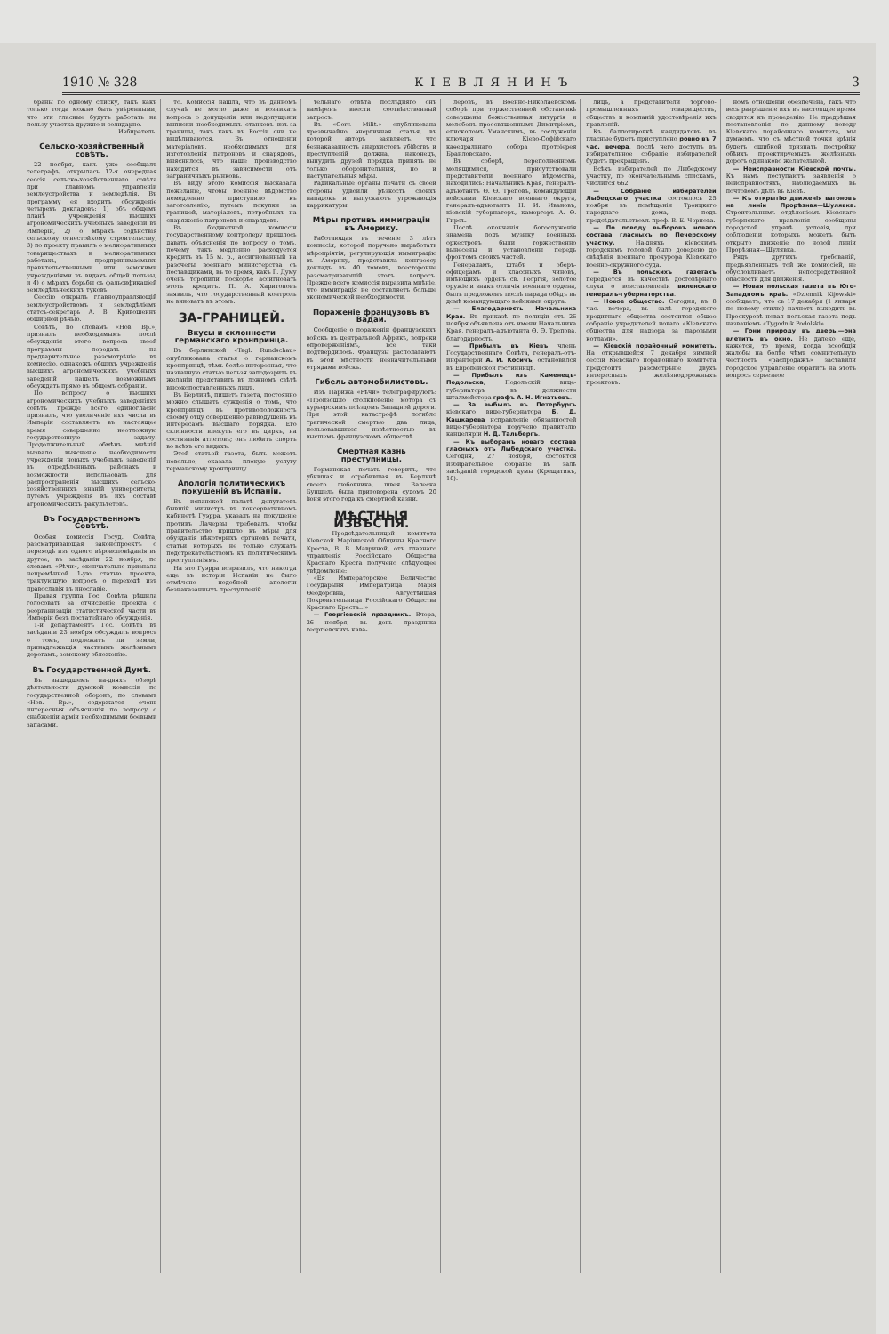1910 № 328 КІЕВЛЯНИНЪ 3
браны по одному списку, такъ какъ только тогда можно быть увѣренными, что эти гласные будутъ работать на пользу участка дружно и солидарно.
Избиратель.
Сельско-хозяйственный совѣтъ.
22 ноября, какъ уже сообщалъ телеграфъ, открылась 12-я очередная сессія сельско-хозяйственнаго совѣта при главномъ управленіи землеустройства и земледѣлія. Въ программу ея входитъ обсужденіе четырехъ докладовъ: 1) объ общемъ планѣ учрежденія высшихъ агрономическихъ учебныхъ заведеній въ Имперіи, 2) о мѣрахъ содѣйствія сельскому огнестойкому строительству, 3) по проекту правилъ о мелиоративныхъ товариществахъ и мелиоративныхъ работахъ, предпринимаемыхъ правительственными или земскими учрежденіями въ видахъ общей пользы, и 4) о мѣрахъ борьбы съ фальсификаціей земледѣльческихъ туковъ.
Сессію открылъ главноуправляющій землеустройствомъ и земледѣліемъ статсъ-секретарь А. В. Кривошеинъ обширной рѣчью.
Совѣтъ, по словамъ «Нов. Вр.», призналъ необходимымъ послѣ обсужденія этого вопроса своей программы передать на предварительное разсмотрѣніе въ комиссію, однакожъ общихъ учрежденія высшихъ агрономическихъ учебныхъ заведеній нашелъ возможнымъ обсуждать прямо въ общемъ собраніи.
По вопросу о высшихъ агрономическихъ учебныхъ заведеніяхъ совѣтъ прежде всего единогласно призналъ, что увеличеніе ихъ числа въ Имперіи составляетъ въ настоящее время совершенно неотложную государственную задачу. Продолжительный обмѣнъ мнѣній вызвало выясненіе необходимости учрежденія новыхъ учебныхъ заведеній въ опредѣленныхъ районахъ и возможности использовать для распространенія высшихъ сельско-хозяйственныхъ знаній университеты, путемъ учрежденія въ ихъ составѣ агрономическихъ факультетовъ.
Въ Государственномъ Совѣтѣ.
Особая комиссія Госуд. Совѣта, разсматривающая законопроектъ о переходѣ изъ одного вѣроисповѣданія въ другое, въ засѣданіи 22 ноября, по словамъ «Рѣчи», окончательно признала непремѣнной 1-ую статью проекта, трактующую вопросъ о переходѣ изъ православія въ инославіе.
Правая группа Гос. Совѣта рѣшила голосовать за отчисленіе проекта о реорганизаціи статистической части въ Имперіи безъ постатейнаго обсужденія.
1-й департаментъ Гос. Совѣта въ засѣданіи 23 ноября обсуждалъ вопросъ о томъ, подлежатъ ли земли, принадлежащія частнымъ желѣзнымъ дорогамъ, земскому обложенію.
Въ Государственной Думѣ.
Въ вышедшемъ на-дняхъ обзорѣ дѣятельности думской комиссіи по государственной оборонѣ, по словамъ «Нов. Вр.», содержатся очень интересныя объясненія по вопросу о снабженіи арміи необходимыми боевыми запасами.
то. Комиссія нашла, что въ данномъ случаѣ не могло даже и возникать вопроса о допущеніи или недопущеніи выписки необходимыхъ станковъ изъ-за границы, такъ какъ въ Россіи они не выдѣлываются. Въ отношеніи матеріаловъ, необходимыхъ для изготовленія патроновъ и снарядовъ, выяснилось, что наше производство находится въ зависимости отъ заграничныхъ рынковъ.
Въ виду этого комиссія высказала пожеланіе, чтобы военное вѣдомство немедленно приступило къ заготовленію, путемъ покупки за границей, матеріаловъ, потребныхъ на снаряженіе патроновъ и снарядовъ.
Въ бюджетной комиссіи государственному контролеру пришлось давать объясненія по вопросу о томъ, почему такъ медленно расходуется кредитъ въ 15 м. р., ассигнованный на разсчеты военнаго министерства съ поставщиками, въ то время, какъ Г. Думу очень торопили поскорѣе ассигновать этотъ кредитъ. П. А. Харитоновъ заявилъ, что государственный контроль не виноватъ въ этомъ.
ЗА-ГРАНИЦЕЙ.
Вкусы и склонности германскаго кронпринца.
Въ берлинской «Tagl. Rundschau» опубликована статья о германскомъ кронпринцѣ, тѣмъ болѣе интересная, что названную статью нельзя заподозрить въ желаніи представить въ ложномъ свѣтѣ высокопоставленныхъ лицъ.
Въ Берлинѣ, пишетъ газета, постоянно можно слышать сужденія о томъ, что кронпринцъ въ противоположность своему отцу совершенно равнодушенъ къ интересамъ высшаго порядка. Его склонности влекутъ его въ циркъ, на состязанія атлетовъ; онъ любитъ спортъ во всѣхъ его видахъ.
Этой статьей газета, быть можетъ невольно, оказала плохую услугу германскому кронпринцу.
Апологія политическихъ покушеній въ Испаніи.
Въ испанской палатѣ депутатовъ бывшій министръ въ консервативномъ кабинетѣ Гуэрра, указалъ на покушеніе противъ Лачервы, требовалъ, чтобы правительство пришло къ мѣры для обузданія нѣкоторыхъ органовъ печати, статьи которыхъ не только служатъ подстрекательствомъ къ политическимъ преступленіямъ.
На это Гуэрра возразилъ, что никогда еще въ исторіи Испаніи не было отмѣчено подобной апологіи безнаказанныхъ преступленій.
тельнаго отвѣта послѣдняго онъ намѣренъ внести соотвѣтственный запросъ.
Въ «Corr. Milit.» опубликована чрезвычайно энергичная статья, въ которой авторъ заявляетъ, что безнаказанность анархистовъ убійствъ и преступленій должна, наконецъ, вынудить друзей порядка принять не только оборонительныя, но и наступательныя мѣры.
Радикальные органы печати съ своей стороны удвоили рѣзкость своихъ нападокъ и выпускаютъ угрожающія каррикатуры.
Мѣры противъ иммиграціи въ Америку.
Работающая въ теченіе 3 лѣтъ комиссія, которой поручено выработать мѣропріятія, регулирующія иммиграцію въ Америку, представила конгрессу докладъ въ 40 томовъ, всесторонне разсматривающій этотъ вопросъ. Прежде всего комиссія выразила мнѣніе, что иммиграція не составляетъ больше экономической необходимости.
Пораженіе французовъ въ Вадаи.
Сообщеніе о пораженіи французскихъ войскъ въ центральной Африкѣ, вопреки опроверженіямъ, все таки подтвердилось. Французы располагаютъ въ этой мѣстности незначительными отрядами войскъ.
Гибель автомобилистовъ.
Изъ Парижа «Рѣчи» телеграфируютъ: «Произошло столкновеніе мотора съ курьерскимъ поѣздомъ Западной дороги. При этой катастрофѣ погибло трагической смертью два лица, пользовавшихся извѣстностью въ высшемъ французскомъ обществѣ.
Смертная казнь преступницы.
Германская печать говоритъ, что убившая и ограбившая въ Берлинѣ своего любовника, швея Валеска Буншель была приговорена судомъ 20 іюня этого года къ смертной казни.
МѢСТНЫЯ ИЗВѢСТІЯ.
— Предсѣдательницей комитета Кіевской Маріинской Общины Красного Креста, В. В. Мавриной, отъ главнаго управленія Россійскаго Общества Краснаго Креста получено слѣдующее увѣдомленіе:
«Ея Императорское Величество Государыня Императрица Марія Ѳеодоровна, Августѣйшая Покровительница Россійскаго Общества Краснаго Креста...»
— Георгіевскій праздникъ. Вчера, 26 ноября, въ день праздника георгіевскихъ кава-
леровъ, въ Военно-Николаевскомъ соборѣ при торжественной обстановкѣ совершены божественная литургія и молебенъ преосвященнымъ Димитріемъ, епископомъ Уманскимъ, въ сослуженіи ключаря Кіево-Софійскаго каѳедральнаго собора протоіерея Бранловскаго.
Въ соборѣ, переполненномъ молящимися, присутствовали представители военнаго вѣдомства, находились: Начальникъ Края, генералъ-адъютантъ Ѳ. Ѳ. Треповъ, командующій войсками Кіевскаго военнаго округа, генералъ-адъютантъ Н. И. Ивановъ, кіевскій губернаторъ, камергеръ А. Ѳ. Гирсъ.
Послѣ окончанія богослуженія знамена подъ музыку военныхъ оркестровъ были торжественно вынесены и установлены передъ фронтомъ своихъ частей.
Генераламъ, штабъ и оберъ-офицерамъ и классныхъ чиновъ, имѣющихъ орденъ св. Георгія, золотое оружіе и знакъ отличія военнаго ордена, былъ предложенъ послѣ парада обѣдъ въ домѣ командующаго войсками округа.
— Благодарность Начальника Края. Въ приказѣ по полиціи отъ 26 ноября объявлена отъ имени Начальника Края, генералъ-адъютанта Ѳ. Ѳ. Трепова, благодарность.
— Прибылъ въ Кіевъ членъ Государственнаго Совѣта, генералъ-отъ-инфантеріи А. И. Косичъ; остановился въ Европейской гостинницѣ.
— Прибылъ изъ Каменецъ-Подольска, Подольскій вице-губернаторъ въ должности шталмейстера графъ А. Н. Игнатьевъ.
— За выбылъ въ Петербургъ кіевскаго вице-губернатора Б. Д. Кашкарева исправленіе обязанностей вице-губернатора поручено правителю канцеляріи Н. Д. Тальбергъ.
— Къ выборамъ новаго состава гласныхъ отъ Лыбедскаго участка. Сегодня, 27 ноября, состоится избирательное собраніе въ залѣ засѣданій городской думы (Крещатикъ, 18).
лицъ, а представители торгово-промышленныхъ товариществъ, обществъ и компаній удостовѣренія ихъ правленій.
Къ баллотировкѣ кандидатовъ въ гласные будетъ приступлено ровно въ 7 час. вечера, послѣ чего доступъ въ избирательное собраніе избирателей будетъ прекращенъ.
Всѣхъ избирателей по Лыбедскому участку, по окончательнымъ спискамъ, числится 662.
— Собраніе избирателей Лыбедскаго участка состоялось 25 ноября въ помѣщеніи Троицкаго народнаго дома, подъ предсѣдательствомъ проф. В. Е. Чернова.
— По поводу выборовъ новаго состава гласныхъ по Печерскому участку. На-дняхъ кіевскимъ городскимъ головой было доведено до свѣдѣнія военнаго прокурора Кіевскаго военно-окружного суда.
— Въ польскихъ газетахъ передается въ качествѣ достовѣрнаго слуха о возстановленіи виленскаго генералъ-губернаторства.
— Новое общество. Сегодня, въ 8 час. вечера, въ залѣ городского кредитнаго общества состоится общее собраніе учредителей новаго «Кіевскаго общества для надзора за паровыми котлами».
— Кіевскій порайонный комитетъ. На открывшейся 7 декабря зимней сессіи Кіевскаго порайоннаго комитета предстоитъ разсмотрѣніе двухъ интересныхъ желѣзнодорожныхъ проектовъ.
номъ отношеніи обезпечена, такъ что весь разрѣшеніе ихъ въ настоящее время сводится къ проведенію. Не предрѣшая постановленія по данному поводу Кіевскаго порайоннаго комитета, мы думаемъ, что съ мѣстной точки зрѣнія будетъ ошибкой признать постройку обѣихъ проектируемыхъ желѣзныхъ дорогъ одинаково желательной.
— Неисправности Кіевской почты. Къ намъ поступаютъ заявленія о неисправностяхъ, наблюдаемыхъ въ почтовомъ дѣлѣ въ Кіевѣ.
— Къ открытію движенія вагоновъ на линіи Прорѣзная—Шулявка. Строительнымъ отдѣленіемъ Кіевскаго губернскаго правленія сообщены городской управѣ условія, при соблюденіи которыхъ можетъ быть открыто движеніе по новой линіи Прорѣзная—Шулявка.
Рядъ другихъ требованій, предъявленныхъ той же комиссіей, не обусловливаетъ непосредственной опасности для движенія.
— Новая польская газета въ Юго-Западномъ краѣ. «Dziennik Kijowski» сообщаетъ, что съ 17 декабря (1 января по новому стилю) начнетъ выходить въ Проскуровѣ новая польская газета подъ названіемъ «Tygodnik Podolski».
— Гони природу въ дверь,—она влетитъ въ окно. Не далеко еще, кажется, то время, когда всеобщія жалобы на болѣе чѣмъ сомнительную честность «распродажъ» заставили городское управленіе обратить на этотъ вопросъ серьезное